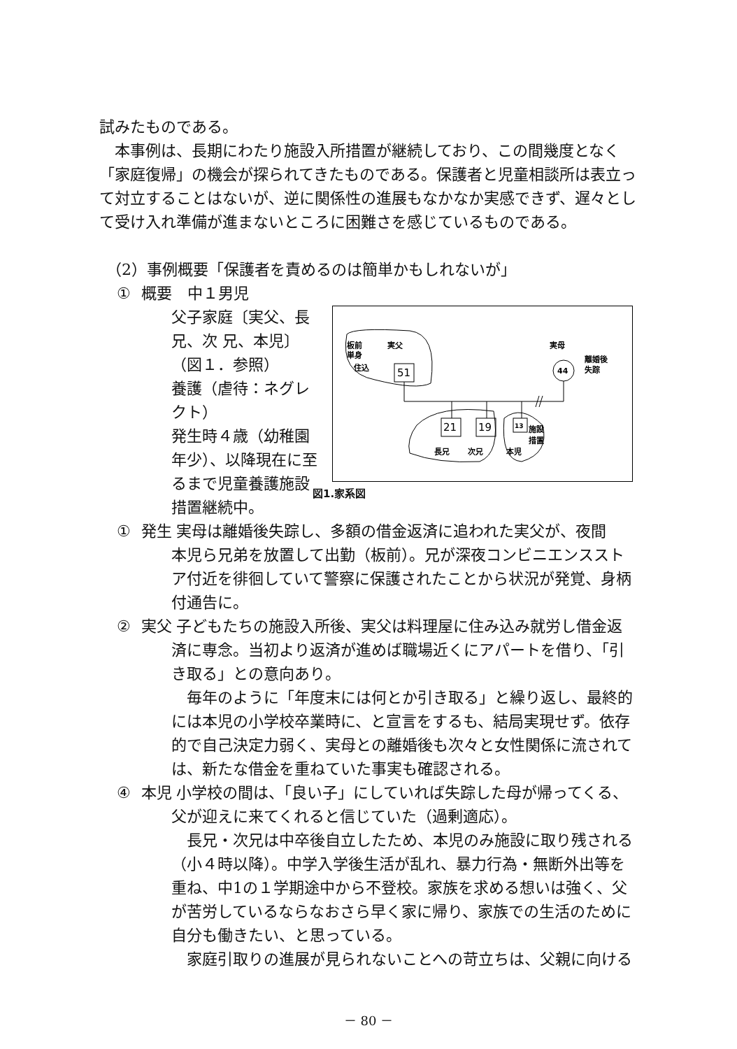試みたものである。
本事例は、長期にわたり施設入所措置が継続しており、この間幾度となく「家庭復帰」の機会が探られてきたものである。保護者と児童相談所は表立って対立することはないが、逆に関係性の進展もなかなか実感できず、遅々として受け入れ準備が進まないところに困難さを感じているものである。
（2）事例概要「保護者を責めるのは簡単かもしれないが」
① 概要　中１男児
父子家庭〔実父、長兄、次 兄、本児〕
（図１．参照）
養護（虐待：ネグレクト）
発生時４歳（幼稚園年少）、以降現在に至るまで児童養護施設措置継続中。
板前
実父
単身
住込
51
実母
44
離婚後
失踪
21
19
13
施設
措置
長兄
次兄
本児
図1.家系図
① 発生 実母は離婚後失踪し、多額の借金返済に追われた実父が、夜間
本児ら兄弟を放置して出勤（板前）。兄が深夜コンビニエンスストア付近を徘徊していて警察に保護されたことから状況が発覚、身柄付通告に。
② 実父 子どもたちの施設入所後、実父は料理屋に住み込み就労し借金返
済に専念。当初より返済が進めば職場近くにアパートを借り、「引き取る」との意向あり。
毎年のように「年度末には何とか引き取る」と繰り返し、最終的には本児の小学校卒業時に、と宣言をするも、結局実現せず。依存的で自己決定力弱く、実母との離婚後も次々と女性関係に流されては、新たな借金を重ねていた事実も確認される。
④ 本児 小学校の間は、「良い子」にしていれば失踪した母が帰ってくる、
父が迎えに来てくれると信じていた（過剰適応）。
長兄・次兄は中卒後自立したため、本児のみ施設に取り残される（小４時以降）。中学入学後生活が乱れ、暴力行為・無断外出等を重ね、中1の１学期途中から不登校。家族を求める想いは強く、父が苦労しているならなおさら早く家に帰り、家族での生活のために自分も働きたい、と思っている。
家庭引取りの進展が見られないことへの苛立ちは、父親に向ける
－ 80 －